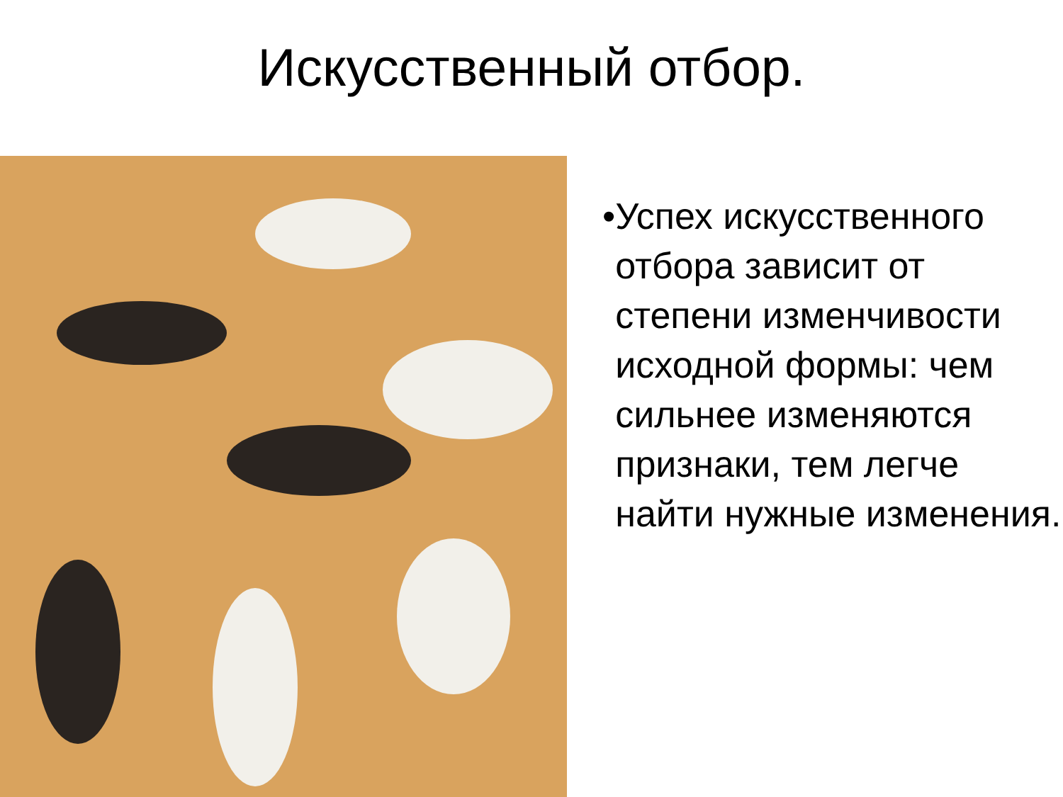Искусственный отбор.
• Успех искусственного отбора зависит от степени изменчивости исходной формы: чем сильнее изменяются признаки, тем легче найти нужные изменения.